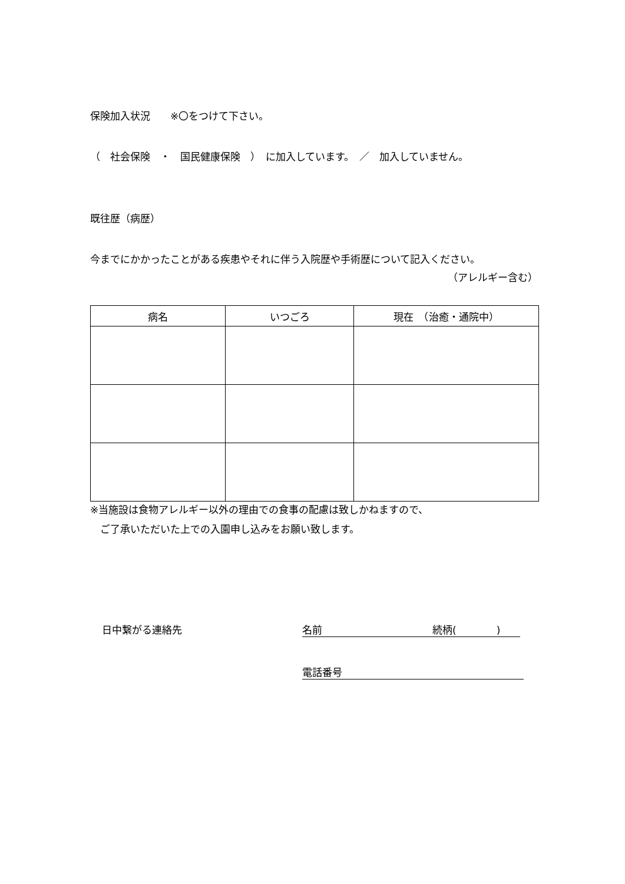保険加入状況　　※〇をつけて下さい。
（　社会保険　・　国民健康保険　）　に加入しています。　／　加入していません。
既往歴（病歴）
今までにかかったことがある疾患やそれに伴う入院歴や手術歴について記入ください。
（アレルギー含む）
| 病名 | いつごろ | 現在 （治癒・通院中） |
| --- | --- | --- |
※当施設は食物アレルギー以外の理由での食事の配慮は致しかねますので、
　ご了承いただいた上での入園申し込みをお願い致します。
日中繋がる連絡先 名前　　　　　　　　　　　続柄(　　　　)
電話番号